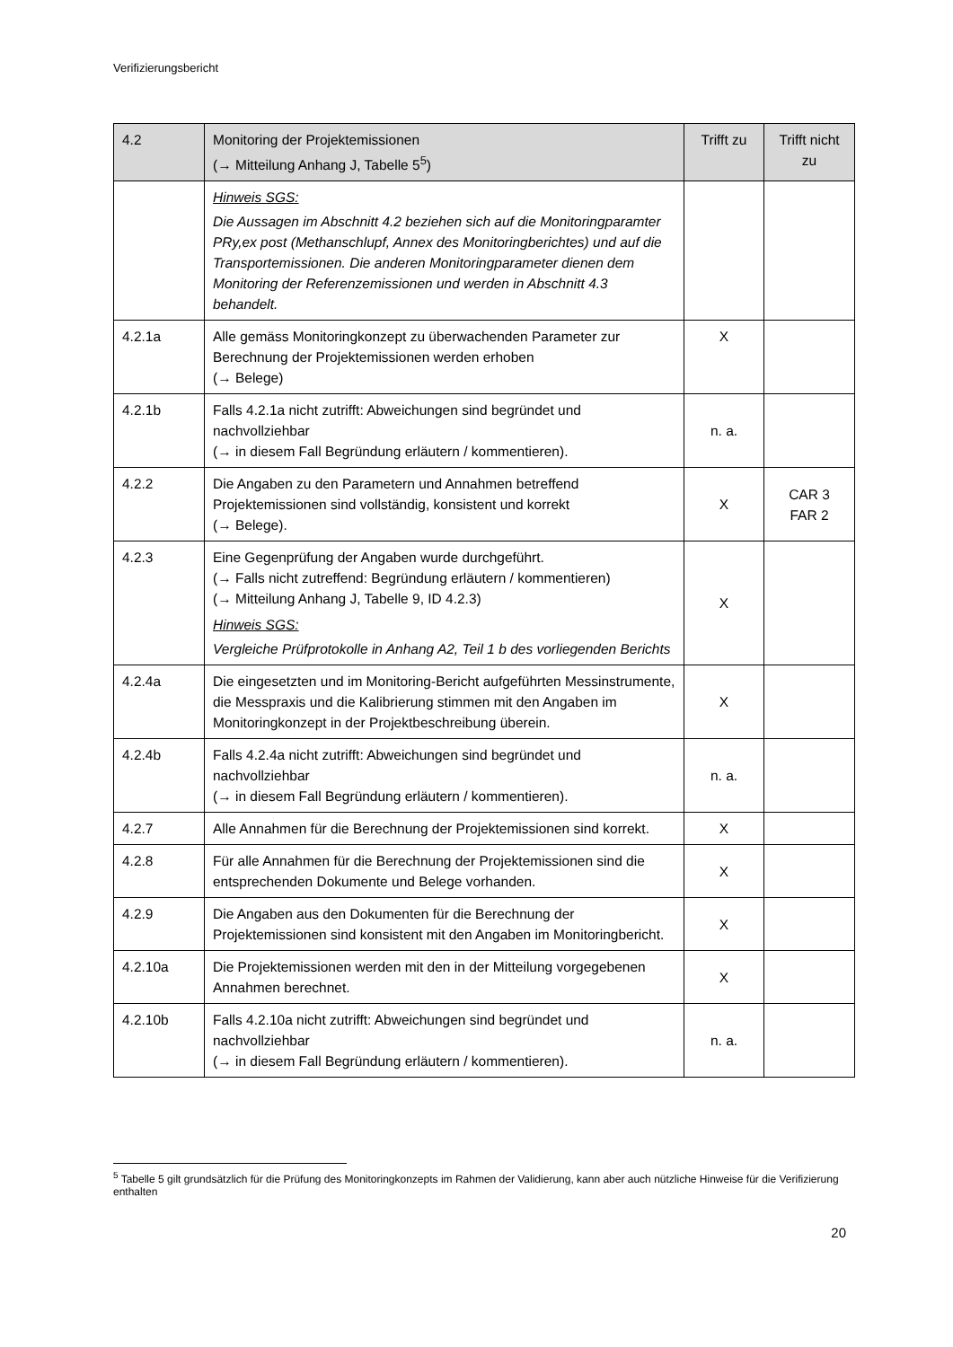Verifizierungsbericht
| 4.2 | Monitoring der Projektemissionen (→ Mitteilung Anhang J, Tabelle 5<sup>5</sup>) | Trifft zu | Trifft nicht zu |
| --- | --- | --- | --- |
| | Hinweis SGS: Die Aussagen im Abschnitt 4.2 beziehen sich auf die Monitoringparamter PRy,ex post (Methanschlupf, Annex des Monitoringberichtes) und auf die Transportemissionen. Die anderen Monitoringparameter dienen dem Monitoring der Referenzemissionen und werden in Abschnitt 4.3 behandelt. | | |
| 4.2.1a | Alle gemäss Monitoringkonzept zu überwachenden Parameter zur Berechnung der Projektemissionen werden erhoben (→ Belege) | X | |
| 4.2.1b | Falls 4.2.1a nicht zutrifft: Abweichungen sind begründet und nachvollziehbar (→ in diesem Fall Begründung erläutern / kommentieren). | n. a. | |
| 4.2.2 | Die Angaben zu den Parametern und Annahmen betreffend Projektemissionen sind vollständig, konsistent und korrekt (→ Belege). | X | CAR 3 FAR 2 |
| 4.2.3 | Eine Gegenprüfung der Angaben wurde durchgeführt. (→ Falls nicht zutreffend: Begründung erläutern / kommentieren) (→ Mitteilung Anhang J, Tabelle 9, ID 4.2.3) Hinweis SGS: Vergleiche Prüfprotokolle in Anhang A2, Teil 1 b des vorliegenden Berichts | X | |
| 4.2.4a | Die eingesetzten und im Monitoring-Bericht aufgeführten Messinstrumente, die Messpraxis und die Kalibrierung stimmen mit den Angaben im Monitoringkonzept in der Projektbeschreibung überein. | X | |
| 4.2.4b | Falls 4.2.4a nicht zutrifft: Abweichungen sind begründet und nachvollziehbar (→ in diesem Fall Begründung erläutern / kommentieren). | n. a. | |
| 4.2.7 | Alle Annahmen für die Berechnung der Projektemissionen sind korrekt. | X | |
| 4.2.8 | Für alle Annahmen für die Berechnung der Projektemissionen sind die entsprechenden Dokumente und Belege vorhanden. | X | |
| 4.2.9 | Die Angaben aus den Dokumenten für die Berechnung der Projektemissionen sind konsistent mit den Angaben im Monitoringbericht. | X | |
| 4.2.10a | Die Projektemissionen werden mit den in der Mitteilung vorgegebenen Annahmen berechnet. | X | |
| 4.2.10b | Falls 4.2.10a nicht zutrifft: Abweichungen sind begründet und nachvollziehbar (→ in diesem Fall Begründung erläutern / kommentieren). | n. a. | |
<sup>5</sup> Tabelle 5 gilt grundsätzlich für die Prüfung des Monitoringkonzepts im Rahmen der Validierung, kann aber auch nützliche Hinweise für die Verifizierung enthalten
20